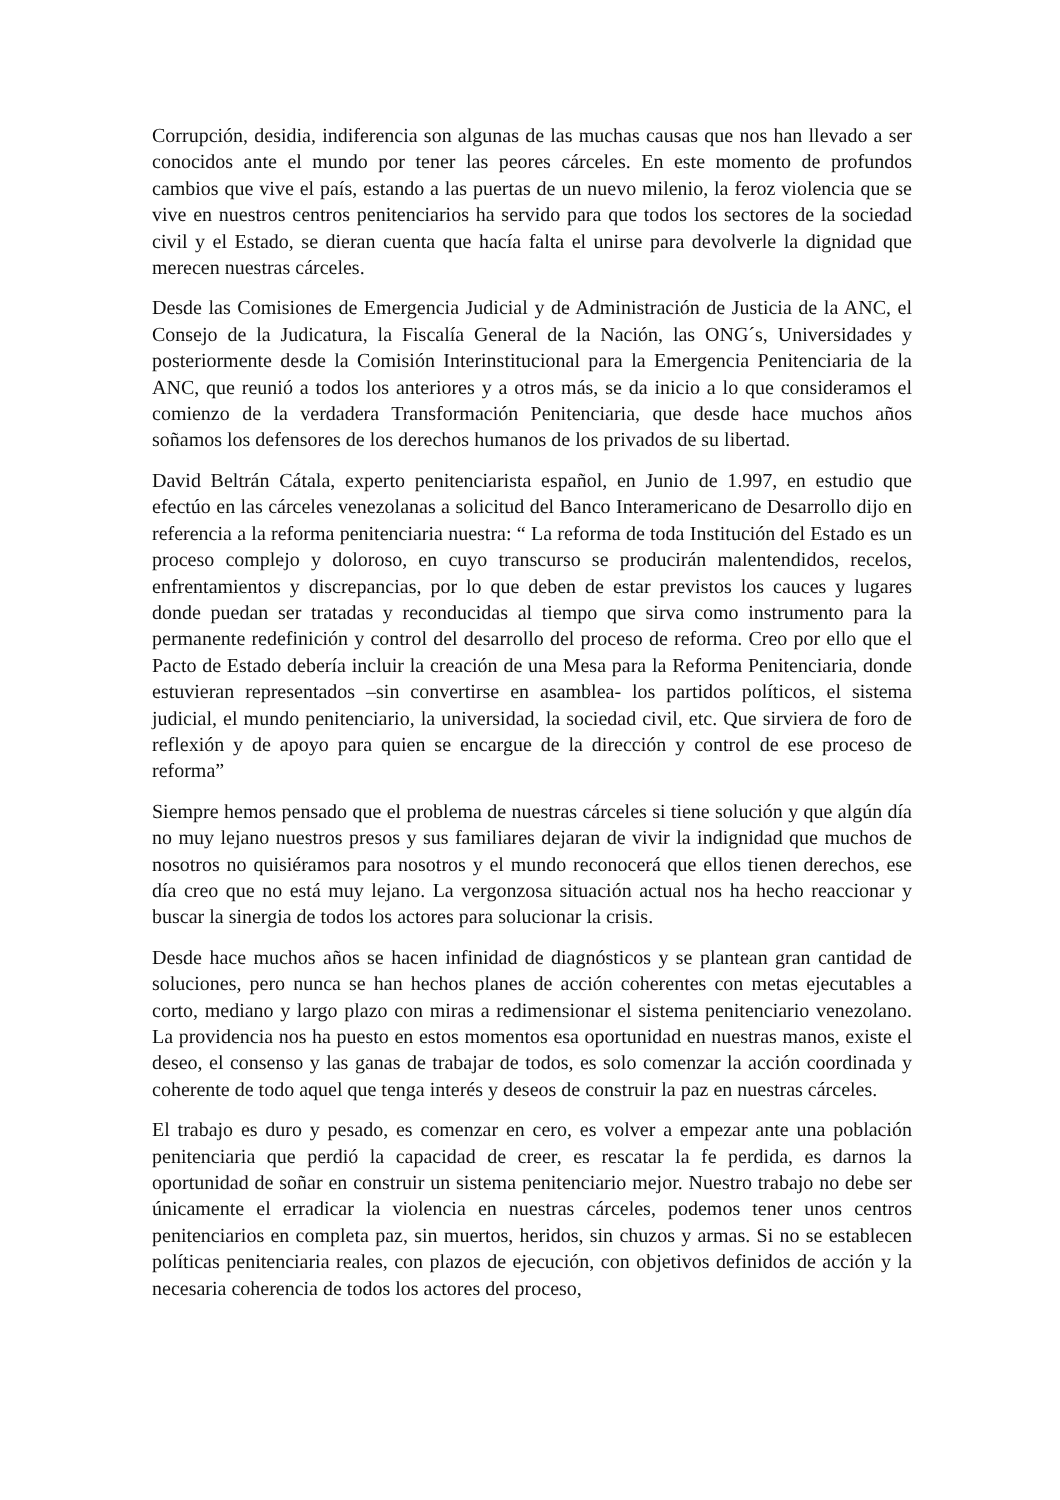Corrupción, desidia, indiferencia son algunas de las muchas causas que nos han llevado a ser conocidos ante el mundo por tener las peores cárceles. En este momento de profundos cambios que vive el país, estando a las puertas de un nuevo milenio, la feroz violencia que se vive en nuestros centros penitenciarios ha servido para que todos los sectores de la sociedad civil y el Estado, se dieran cuenta que hacía falta el unirse para devolverle la dignidad que merecen nuestras cárceles.
Desde las Comisiones de Emergencia Judicial y de Administración de Justicia de la ANC, el Consejo de la Judicatura, la Fiscalía General de la Nación, las ONG´s, Universidades y posteriormente desde la Comisión Interinstitucional para la Emergencia Penitenciaria de la ANC, que reunió a todos los anteriores y a otros más, se da inicio a lo que consideramos el comienzo de la verdadera Transformación Penitenciaria, que desde hace muchos años soñamos los defensores de los derechos humanos de los privados de su libertad.
David Beltrán Cátala, experto penitenciarista español, en Junio de 1.997, en estudio que efectúo en las cárceles venezolanas a solicitud del Banco Interamericano de Desarrollo dijo en referencia a la reforma penitenciaria nuestra: “ La reforma de toda Institución del Estado es un proceso complejo y doloroso, en cuyo transcurso se producirán malentendidos, recelos, enfrentamientos y discrepancias, por lo que deben de estar previstos los cauces y lugares donde puedan ser tratadas y reconducidas al tiempo que sirva como instrumento para la permanente redefinición y control del desarrollo del proceso de reforma. Creo por ello que el Pacto de Estado debería incluir la creación de una Mesa para la Reforma Penitenciaria, donde estuvieran representados –sin convertirse en asamblea- los partidos políticos, el sistema judicial, el mundo penitenciario, la universidad, la sociedad civil, etc. Que sirviera de foro de reflexión y de apoyo para quien se encargue de la dirección y control de ese proceso de reforma”
Siempre hemos pensado que el problema de nuestras cárceles si tiene solución y que algún día no muy lejano nuestros presos y sus familiares dejaran de vivir la indignidad que muchos de nosotros no quisiéramos para nosotros y el mundo reconocerá que ellos tienen derechos, ese día creo que no está muy lejano. La vergonzosa situación actual nos ha hecho reaccionar y buscar la sinergia de todos los actores para solucionar la crisis.
Desde hace muchos años se hacen infinidad de diagnósticos y se plantean gran cantidad de soluciones, pero nunca se han hechos planes de acción coherentes con metas ejecutables a corto, mediano y largo plazo con miras a redimensionar el sistema penitenciario venezolano. La providencia nos ha puesto en estos momentos esa oportunidad en nuestras manos, existe el deseo, el consenso y las ganas de trabajar de todos, es solo comenzar la acción coordinada y coherente de todo aquel que tenga interés y deseos de construir la paz en nuestras cárceles.
El trabajo es duro y pesado, es comenzar en cero, es volver a empezar ante una población penitenciaria que perdió la capacidad de creer, es rescatar la fe perdida, es darnos la oportunidad de soñar en construir un sistema penitenciario mejor. Nuestro trabajo no debe ser únicamente el erradicar la violencia en nuestras cárceles, podemos tener unos centros penitenciarios en completa paz, sin muertos, heridos, sin chuzos y armas. Si no se establecen políticas penitenciaria reales, con plazos de ejecución, con objetivos definidos de acción y la necesaria coherencia de todos los actores del proceso,